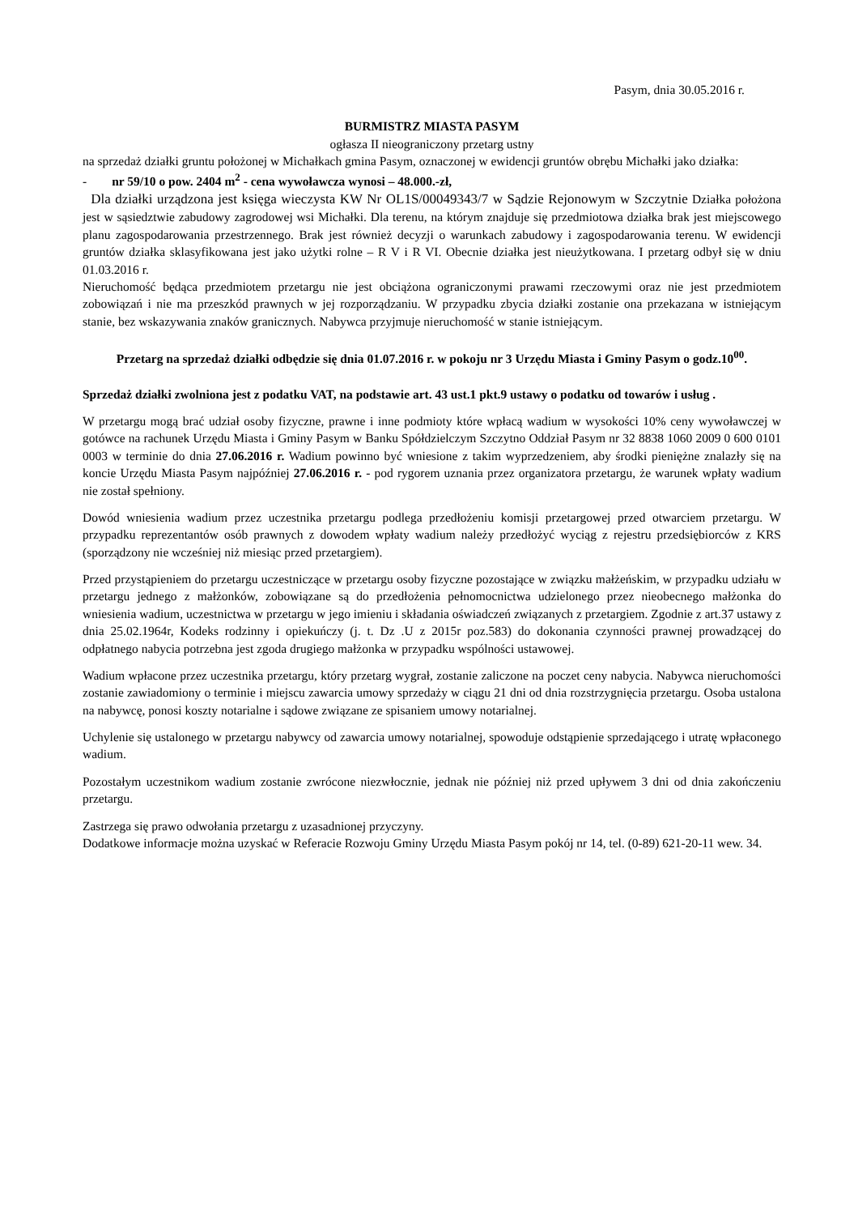Pasym, dnia 30.05.2016 r.
BURMISTRZ MIASTA PASYM
ogłasza II nieograniczony przetarg ustny
na sprzedaż działki gruntu położonej w Michałkach gmina Pasym, oznaczonej w ewidencji gruntów obrębu Michałki jako działka:
- nr 59/10 o pow. 2404 m<sup>2</sup> - cena wywoławcza wynosi – 48.000.-zł,
Dla działki urządzona jest księga wieczysta KW Nr OL1S/00049343/7 w Sądzie Rejonowym w Szczytnie Działka położona jest w sąsiedztwie zabudowy zagrodowej wsi Michałki. Dla terenu, na którym znajduje się przedmiotowa działka brak jest miejscowego planu zagospodarowania przestrzennego. Brak jest również decyzji o warunkach zabudowy i zagospodarowania terenu. W ewidencji gruntów działka sklasyfikowana jest jako użytki rolne – R V i R VI. Obecnie działka jest nieużytkowana. I przetarg odbył się w dniu 01.03.2016 r.
Nieruchomość będąca przedmiotem przetargu nie jest obciążona ograniczonymi prawami rzeczowymi oraz nie jest przedmiotem zobowiązań i nie ma przeszkód prawnych w jej rozporządzaniu. W przypadku zbycia działki zostanie ona przekazana w istniejącym stanie, bez wskazywania znaków granicznych. Nabywca przyjmuje nieruchomość w stanie istniejącym.
Przetarg na sprzedaż działki odbędzie się dnia 01.07.2016 r. w pokoju nr 3 Urzędu Miasta i Gminy Pasym o godz.10<sup>00</sup>.
Sprzedaż działki zwolniona jest z podatku VAT, na podstawie art. 43 ust.1 pkt.9 ustawy o podatku od towarów i usług .
W przetargu mogą brać udział osoby fizyczne, prawne i inne podmioty które wpłacą wadium w wysokości 10% ceny wywoławczej w gotówce na rachunek Urzędu Miasta i Gminy Pasym w Banku Spółdzielczym Szczytno Oddział Pasym nr 32 8838 1060 2009 0 600 0101 0003 w terminie do dnia 27.06.2016 r. Wadium powinno być wniesione z takim wyprzedzeniem, aby środki pieniężne znalazły się na koncie Urzędu Miasta Pasym najpóźniej 27.06.2016 r. - pod rygorem uznania przez organizatora przetargu, że warunek wpłaty wadium nie został spełniony.
Dowód wniesienia wadium przez uczestnika przetargu podlega przedłożeniu komisji przetargowej przed otwarciem przetargu. W przypadku reprezentantów osób prawnych z dowodem wpłaty wadium należy przedłożyć wyciąg z rejestru przedsiębiorców z KRS (sporządzony nie wcześniej niż miesiąc przed przetargiem).
Przed przystąpieniem do przetargu uczestniczące w przetargu osoby fizyczne pozostające w związku małżeńskim, w przypadku udziału w przetargu jednego z małżonków, zobowiązane są do przedłożenia pełnomocnictwa udzielonego przez nieobecnego małżonka do wniesienia wadium, uczestnictwa w przetargu w jego imieniu i składania oświadczeń związanych z przetargiem. Zgodnie z art.37 ustawy z dnia 25.02.1964r, Kodeks rodzinny i opiekuńczy (j. t. Dz .U z 2015r poz.583) do dokonania czynności prawnej prowadzącej do odpłatnego nabycia potrzebna jest zgoda drugiego małżonka w przypadku wspólności ustawowej.
Wadium wpłacone przez uczestnika przetargu, który przetarg wygrał, zostanie zaliczone na poczet ceny nabycia. Nabywca nieruchomości zostanie zawiadomiony o terminie i miejscu zawarcia umowy sprzedaży w ciągu 21 dni od dnia rozstrzygnięcia przetargu. Osoba ustalona na nabywcę, ponosi koszty notarialne i sądowe związane ze spisaniem umowy notarialnej.
Uchylenie się ustalonego w przetargu nabywcy od zawarcia umowy notarialnej, spowoduje odstąpienie sprzedającego i utratę wpłaconego wadium.
Pozostałym uczestnikom wadium zostanie zwrócone niezwłocznie, jednak nie później niż przed upływem 3 dni od dnia zakończeniu przetargu.
Zastrzega się prawo odwołania przetargu z uzasadnionej przyczyny.
Dodatkowe informacje można uzyskać w Referacie Rozwoju Gminy Urzędu Miasta Pasym pokój nr 14, tel. (0-89) 621-20-11 wew. 34.